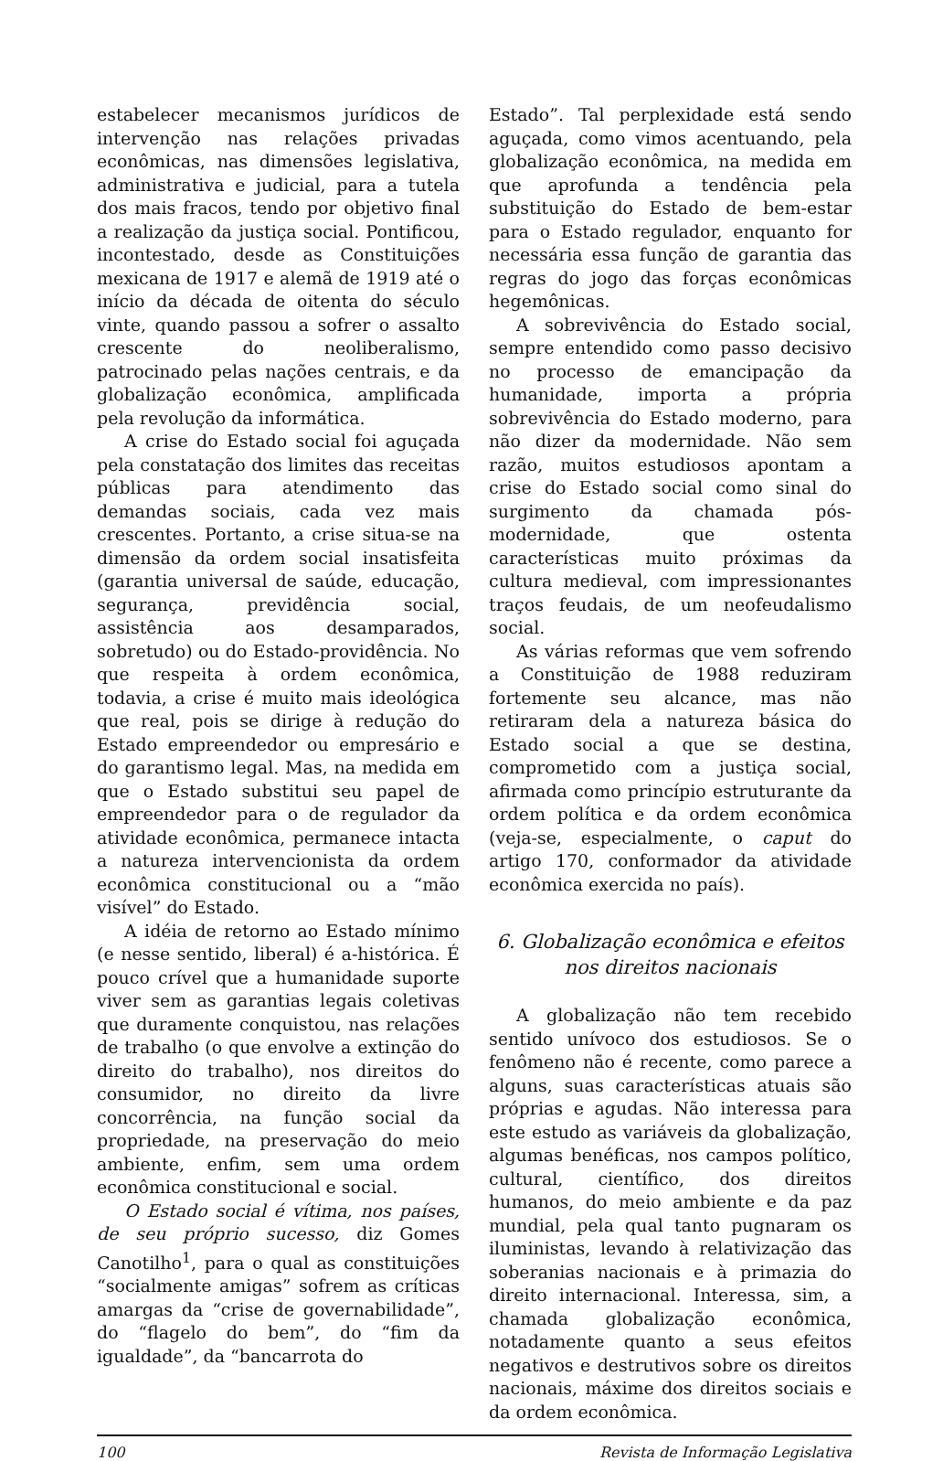estabelecer mecanismos jurídicos de intervenção nas relações privadas econômicas, nas dimensões legislativa, administrativa e judicial, para a tutela dos mais fracos, tendo por objetivo final a realização da justiça social. Pontificou, incontestado, desde as Constituições mexicana de 1917 e alemã de 1919 até o início da década de oitenta do século vinte, quando passou a sofrer o assalto crescente do neoliberalismo, patrocinado pelas nações centrais, e da globalização econômica, amplificada pela revolução da informática.
A crise do Estado social foi aguçada pela constatação dos limites das receitas públicas para atendimento das demandas sociais, cada vez mais crescentes. Portanto, a crise situa-se na dimensão da ordem social insatisfeita (garantia universal de saúde, educação, segurança, previdência social, assistência aos desamparados, sobretudo) ou do Estado-providência. No que respeita à ordem econômica, todavia, a crise é muito mais ideológica que real, pois se dirige à redução do Estado empreendedor ou empresário e do garantismo legal. Mas, na medida em que o Estado substitui seu papel de empreendedor para o de regulador da atividade econômica, permanece intacta a natureza intervencionista da ordem econômica constitucional ou a “mão visível” do Estado.
A idéia de retorno ao Estado mínimo (e nesse sentido, liberal) é a-histórica. É pouco crível que a humanidade suporte viver sem as garantias legais coletivas que duramente conquistou, nas relações de trabalho (o que envolve a extinção do direito do trabalho), nos direitos do consumidor, no direito da livre concorrência, na função social da propriedade, na preservação do meio ambiente, enfim, sem uma ordem econômica constitucional e social.
O Estado social é vítima, nos países, de seu próprio sucesso, diz Gomes Canotilho<sup>1</sup>, para o qual as constituições “socialmente amigas” sofrem as críticas amargas da “crise de governabilidade”, do “flagelo do bem”, do “fim da igualdade”, da “bancarrota do
Estado”. Tal perplexidade está sendo aguçada, como vimos acentuando, pela globalização econômica, na medida em que aprofunda a tendência pela substituição do Estado de bem-estar para o Estado regulador, enquanto for necessária essa função de garantia das regras do jogo das forças econômicas hegemônicas.
A sobrevivência do Estado social, sempre entendido como passo decisivo no processo de emancipação da humanidade, importa a própria sobrevivência do Estado moderno, para não dizer da modernidade. Não sem razão, muitos estudiosos apontam a crise do Estado social como sinal do surgimento da chamada pós-modernidade, que ostenta características muito próximas da cultura medieval, com impressionantes traços feudais, de um neofeudalismo social.
As várias reformas que vem sofrendo a Constituição de 1988 reduziram fortemente seu alcance, mas não retiraram dela a natureza básica do Estado social a que se destina, comprometido com a justiça social, afirmada como princípio estruturante da ordem política e da ordem econômica (veja-se, especialmente, o caput do artigo 170, conformador da atividade econômica exercida no país).
6. Globalização econômica e efeitos
nos direitos nacionais
A globalização não tem recebido sentido unívoco dos estudiosos. Se o fenômeno não é recente, como parece a alguns, suas características atuais são próprias e agudas. Não interessa para este estudo as variáveis da globalização, algumas benéficas, nos campos político, cultural, científico, dos direitos humanos, do meio ambiente e da paz mundial, pela qual tanto pugnaram os iluministas, levando à relativização das soberanias nacionais e à primazia do direito internacional. Interessa, sim, a chamada globalização econômica, notadamente quanto a seus efeitos negativos e destrutivos sobre os direitos nacionais, máxime dos direitos sociais e da ordem econômica.
100 Revista de Informação Legislativa